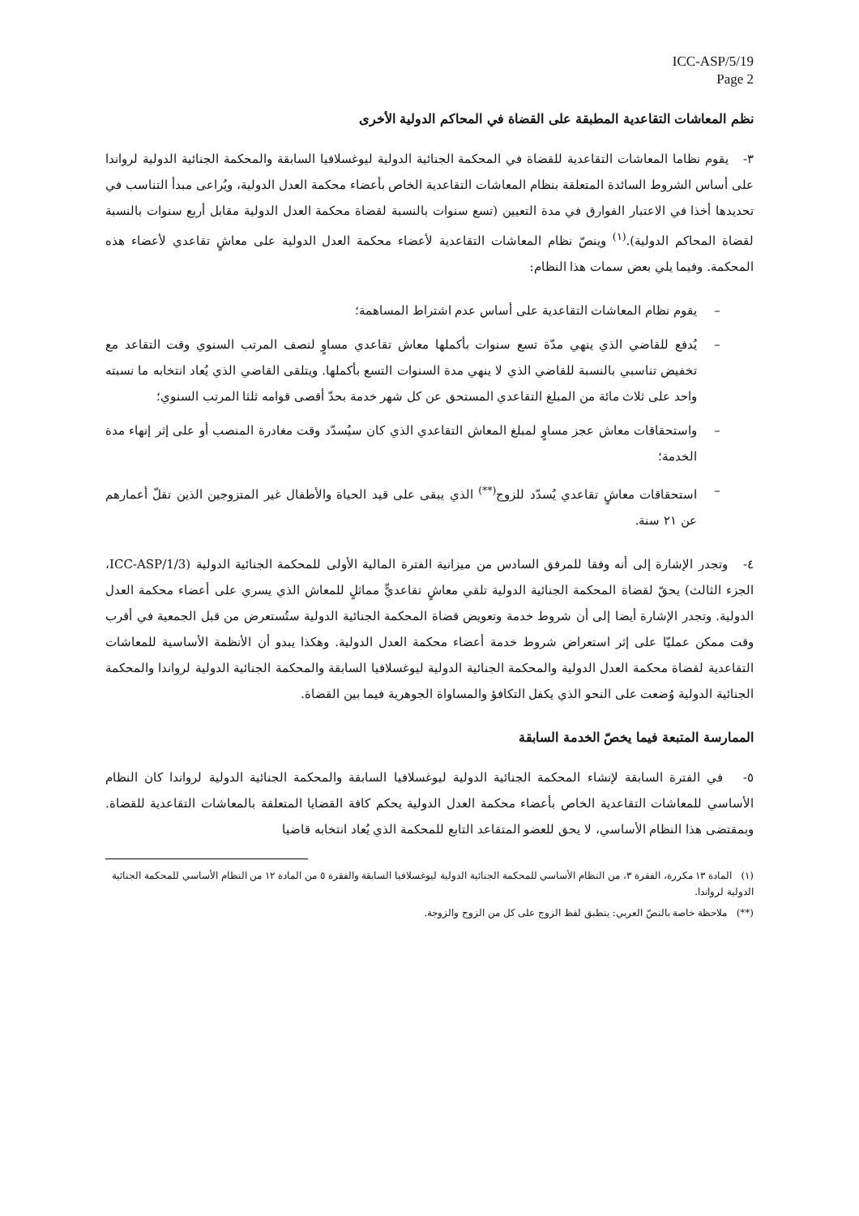ICC-ASP/5/19
Page 2
نظم المعاشات التقاعدية المطبقة على القضاة في المحاكم الدولية الأخرى
٣- يقوم نظاما المعاشات التقاعدية للقضاة في المحكمة الجنائية الدولية ليوغسلافيا السابقة والمحكمة الجنائية الدولية لرواندا على أساس الشروط السائدة المتعلقة بنظام المعاشات التقاعدية الخاص بأعضاء محكمة العدل الدولية، ويُراعى مبدأ التناسب في تحديدها أخذا في الاعتبار الفوارق في مدة التعيين (تسع سنوات بالنسبة لقضاة محكمة العدل الدولية مقابل أربع سنوات بالنسبة لقضاة المحاكم الدولية).<sup>(١)</sup> وينصّ نظام المعاشات التقاعدية لأعضاء محكمة العدل الدولية على معاشٍ تقاعدي لأعضاء هذه المحكمة. وفيما يلي بعض سمات هذا النظام:
– يقوم نظام المعاشات التقاعدية على أساس عدم اشتراط المساهمة؛
– يُدفع للقاضي الذي ينهي مدّة تسع سنوات بأكملها معاش تقاعدي مساوٍ لنصف المرتب السنوي وقت التقاعد مع تخفيض تناسبي بالنسبة للقاضي الذي لا ينهي مدة السنوات التسع بأكملها. ويتلقى القاضي الذي يُعاد انتخابه ما نسبته واحد على ثلاث مائة من المبلغ التقاعدي المستحق عن كل شهر خدمة بحدّ أقصى قوامه ثلثا المرتب السنوي؛
– واستحقاقات معاش عجز مساوٍ لمبلغ المعاش التقاعدي الذي كان سيُسدّد وقت مغادرة المنصب أو على إثر إنهاء مدة الخدمة؛
– استحقاقات معاشٍ تقاعدي يُسدّد للزوج<sup>(**)</sup> الذي يبقى على قيد الحياة والأطفال غير المتزوجين الذين تقلّ أعمارهم عن ٢١ سنة.
٤- وتجدر الإشارة إلى أنه وفقا للمرفق السادس من ميزانية الفترة المالية الأولى للمحكمة الجنائية الدولية (ICC-ASP/1/3، الجزء الثالث) يحقّ لقضاة المحكمة الجنائية الدولية تلقي معاشٍ تقاعديٍّ مماثلٍ للمعاش الذي يسري على أعضاء محكمة العدل الدولية. وتجدر الإشارة أيضا إلى أن شروط خدمة وتعويض قضاة المحكمة الجنائية الدولية ستُستعرض من قبل الجمعية في أقرب وقت ممكن عمليّا على إثر استعراض شروط خدمة أعضاء محكمة العدل الدولية. وهكذا يبدو أن الأنظمة الأساسية للمعاشات التقاعدية لقضاة محكمة العدل الدولية والمحكمة الجنائية الدولية ليوغسلافيا السابقة والمحكمة الجنائية الدولية لرواندا والمحكمة الجنائية الدولية وُضعت على النحو الذي يكفل التكافؤ والمساواة الجوهرية فيما بين القضاة.
الممارسة المتبعة فيما يخصّ الخدمة السابقة
٥- في الفترة السابقة لإنشاء المحكمة الجنائية الدولية ليوغسلافيا السابقة والمحكمة الجنائية الدولية لرواندا كان النظام الأساسي للمعاشات التقاعدية الخاص بأعضاء محكمة العدل الدولية يحكم كافة القضايا المتعلقة بالمعاشات التقاعدية للقضاة. وبمقتضى هذا النظام الأساسي، لا يحق للعضو المتقاعد التابع للمحكمة الذي يُعاد انتخابه قاضيا
(١) المادة ١٣ مكررة، الفقرة ٣، من النظام الأساسي للمحكمة الجنائية الدولية ليوغسلافيا السابقة والفقرة ٥ من المادة ١٢ من النظام الأساسي للمحكمة الجنائية الدولية لرواندا.
(**) ملاحظة خاصة بالنصّ العربي: ينطبق لفظ الزوج على كل من الزوج والزوجة.